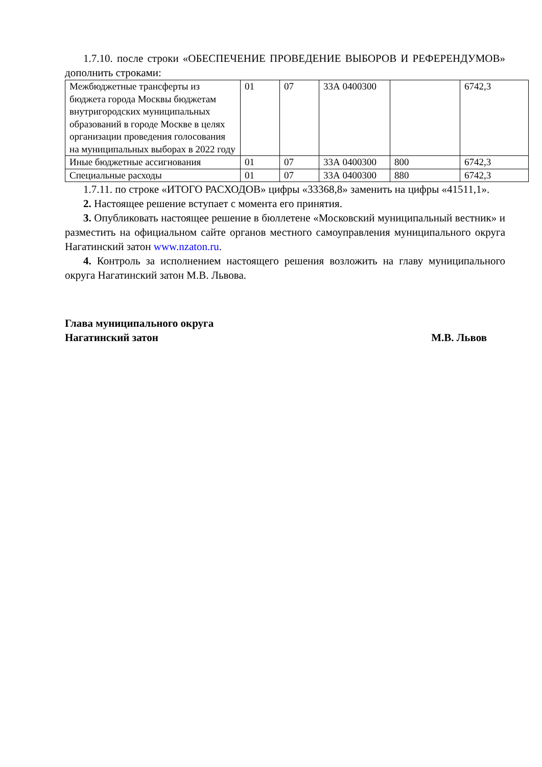1.7.10. после строки «ОБЕСПЕЧЕНИЕ ПРОВЕДЕНИЕ ВЫБОРОВ И РЕФЕРЕНДУМОВ» дополнить строками:
| Межбюджетные трансферты из бюджета города Москвы бюджетам внутригородских муниципальных образований в городе Москве в целях организации проведения голосования на муниципальных выборах в 2022 году | 01 | 07 | 33А 0400300 | | 6742,3 |
| Иные бюджетные ассигнования | 01 | 07 | 33А 0400300 | 800 | 6742,3 |
| Специальные расходы | 01 | 07 | 33А 0400300 | 880 | 6742,3 |
1.7.11. по строке «ИТОГО РАСХОДОВ» цифры «33368,8» заменить на цифры «41511,1».
2. Настоящее решение вступает с момента его принятия.
3. Опубликовать настоящее решение в бюллетене «Московский муниципальный вестник» и разместить на официальном сайте органов местного самоуправления муниципального округа Нагатинский затон www.nzaton.ru.
4. Контроль за исполнением настоящего решения возложить на главу муниципального округа Нагатинский затон М.В. Львова.
Глава муниципального округа
Нагатинский затон М.В. Львов